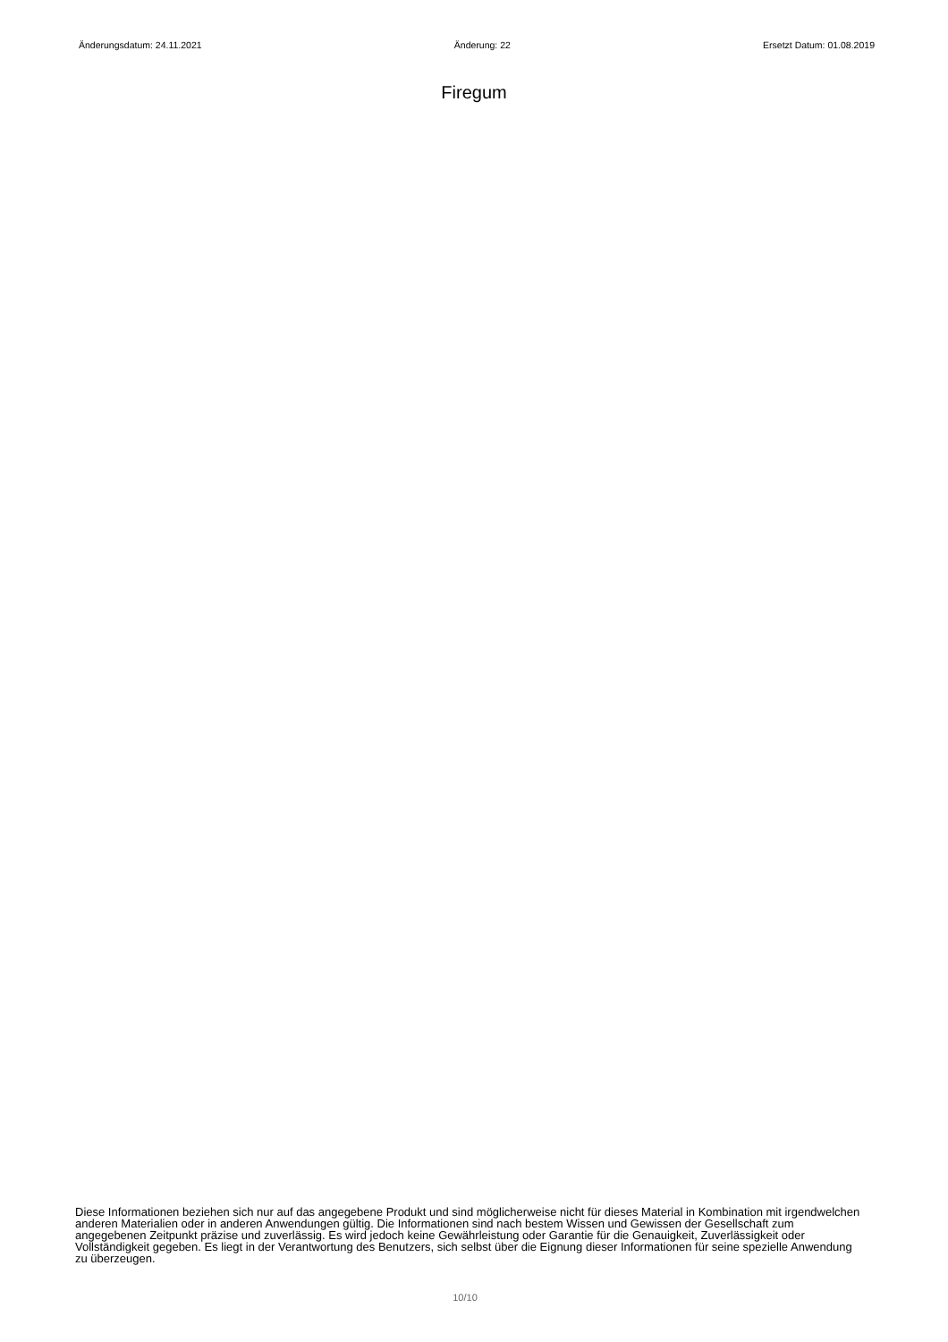Änderungsdatum: 24.11.2021 Änderung: 22 Ersetzt Datum: 01.08.2019
Firegum
Diese Informationen beziehen sich nur auf das angegebene Produkt und sind möglicherweise nicht für dieses Material in Kombination mit irgendwelchen anderen Materialien oder in anderen Anwendungen gültig. Die Informationen sind nach bestem Wissen und Gewissen der Gesellschaft zum angegebenen Zeitpunkt präzise und zuverlässig. Es wird jedoch keine Gewährleistung oder Garantie für die Genauigkeit, Zuverlässigkeit oder Vollständigkeit gegeben. Es liegt in der Verantwortung des Benutzers, sich selbst über die Eignung dieser Informationen für seine spezielle Anwendung zu überzeugen.
10/10